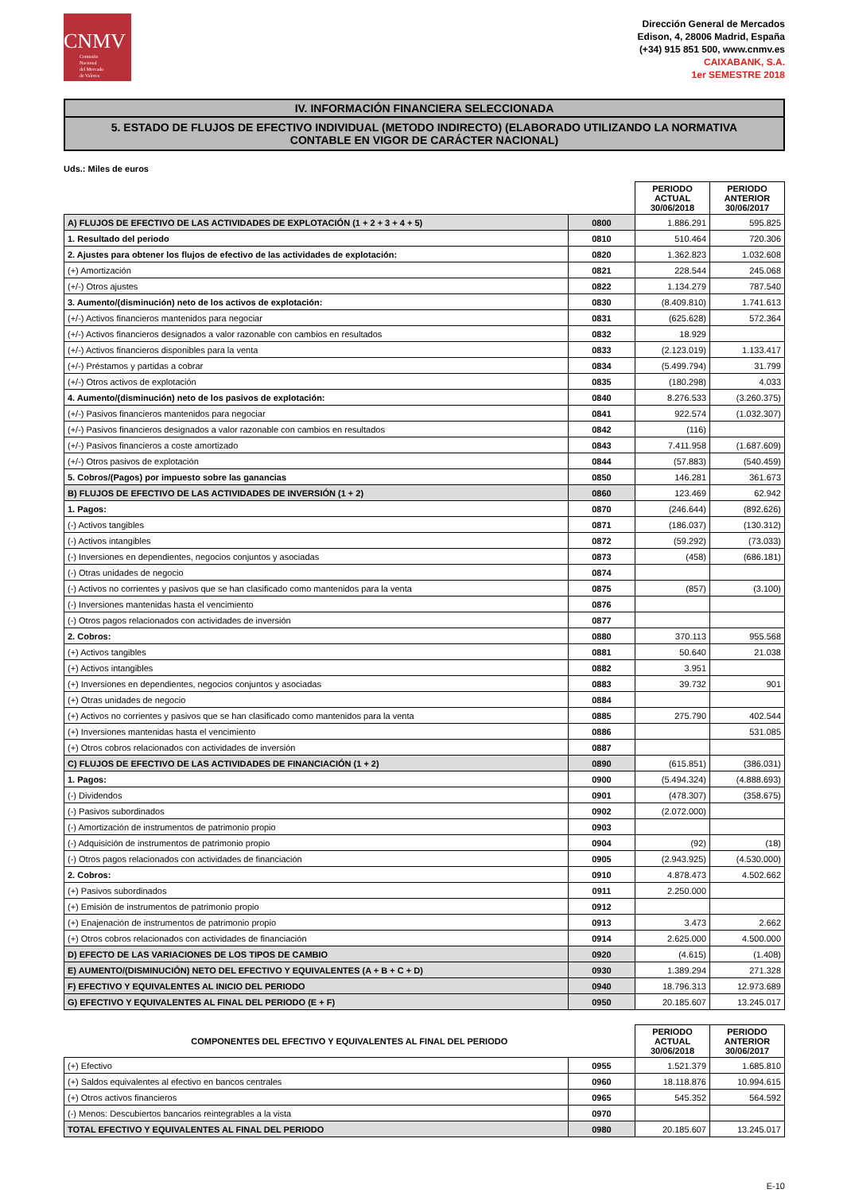CNMV
Comisión
Nacional
del Mercado
de Valores
Dirección General de Mercados
Edison, 4, 28006 Madrid, España
(+34) 915 851 500, www.cnmv.es
CAIXABANK, S.A.
1er SEMESTRE 2018
IV. INFORMACIÓN FINANCIERA SELECCIONADA
5. ESTADO DE FLUJOS DE EFECTIVO INDIVIDUAL (METODO INDIRECTO) (ELABORADO UTILIZANDO LA NORMATIVA CONTABLE EN VIGOR DE CARÁCTER NACIONAL)
Uds.: Miles de euros
| | | PERIODO ACTUAL 30/06/2018 | PERIODO ANTERIOR 30/06/2017 |
| A) FLUJOS DE EFECTIVO DE LAS ACTIVIDADES DE EXPLOTACIÓN (1 + 2 + 3 + 4 + 5) | 0800 | 1.886.291 | 595.825 |
| 1. Resultado del periodo | 0810 | 510.464 | 720.306 |
| 2. Ajustes para obtener los flujos de efectivo de las actividades de explotación: | 0820 | 1.362.823 | 1.032.608 |
| (+) Amortización | 0821 | 228.544 | 245.068 |
| (+/-) Otros ajustes | 0822 | 1.134.279 | 787.540 |
| 3. Aumento/(disminución) neto de los activos de explotación: | 0830 | (8.409.810) | 1.741.613 |
| (+/-) Activos financieros mantenidos para negociar | 0831 | (625.628) | 572.364 |
| (+/-) Activos financieros designados a valor razonable con cambios en resultados | 0832 | 18.929 | |
| (+/-) Activos financieros disponibles para la venta | 0833 | (2.123.019) | 1.133.417 |
| (+/-) Préstamos y partidas a cobrar | 0834 | (5.499.794) | 31.799 |
| (+/-) Otros activos de explotación | 0835 | (180.298) | 4.033 |
| 4. Aumento/(disminución) neto de los pasivos de explotación: | 0840 | 8.276.533 | (3.260.375) |
| (+/-) Pasivos financieros mantenidos para negociar | 0841 | 922.574 | (1.032.307) |
| (+/-) Pasivos financieros designados a valor razonable con cambios en resultados | 0842 | (116) | |
| (+/-) Pasivos financieros a coste amortizado | 0843 | 7.411.958 | (1.687.609) |
| (+/-) Otros pasivos de explotación | 0844 | (57.883) | (540.459) |
| 5. Cobros/(Pagos) por impuesto sobre las ganancias | 0850 | 146.281 | 361.673 |
| B) FLUJOS DE EFECTIVO DE LAS ACTIVIDADES DE INVERSIÓN (1 + 2) | 0860 | 123.469 | 62.942 |
| 1. Pagos: | 0870 | (246.644) | (892.626) |
| (-) Activos tangibles | 0871 | (186.037) | (130.312) |
| (-) Activos intangibles | 0872 | (59.292) | (73.033) |
| (-) Inversiones en dependientes, negocios conjuntos y asociadas | 0873 | (458) | (686.181) |
| (-) Otras unidades de negocio | 0874 | | |
| (-) Activos no corrientes y pasivos que se han clasificado como mantenidos para la venta | 0875 | (857) | (3.100) |
| (-) Inversiones mantenidas hasta el vencimiento | 0876 | | |
| (-) Otros pagos relacionados con actividades de inversión | 0877 | | |
| 2. Cobros: | 0880 | 370.113 | 955.568 |
| (+) Activos tangibles | 0881 | 50.640 | 21.038 |
| (+) Activos intangibles | 0882 | 3.951 | |
| (+) Inversiones en dependientes, negocios conjuntos y asociadas | 0883 | 39.732 | 901 |
| (+) Otras unidades de negocio | 0884 | | |
| (+) Activos no corrientes y pasivos que se han clasificado como mantenidos para la venta | 0885 | 275.790 | 402.544 |
| (+) Inversiones mantenidas hasta el vencimiento | 0886 | | 531.085 |
| (+) Otros cobros relacionados con actividades de inversión | 0887 | | |
| C) FLUJOS DE EFECTIVO DE LAS ACTIVIDADES DE FINANCIACIÓN (1 + 2) | 0890 | (615.851) | (386.031) |
| 1. Pagos: | 0900 | (5.494.324) | (4.888.693) |
| (-) Dividendos | 0901 | (478.307) | (358.675) |
| (-) Pasivos subordinados | 0902 | (2.072.000) | |
| (-) Amortización de instrumentos de patrimonio propio | 0903 | | |
| (-) Adquisición de instrumentos de patrimonio propio | 0904 | (92) | (18) |
| (-) Otros pagos relacionados con actividades de financiación | 0905 | (2.943.925) | (4.530.000) |
| 2. Cobros: | 0910 | 4.878.473 | 4.502.662 |
| (+) Pasivos subordinados | 0911 | 2.250.000 | |
| (+) Emisión de instrumentos de patrimonio propio | 0912 | | |
| (+) Enajenación de instrumentos de patrimonio propio | 0913 | 3.473 | 2.662 |
| (+) Otros cobros relacionados con actividades de financiación | 0914 | 2.625.000 | 4.500.000 |
| D) EFECTO DE LAS VARIACIONES DE LOS TIPOS DE CAMBIO | 0920 | (4.615) | (1.408) |
| E) AUMENTO/(DISMINUCIÓN) NETO DEL EFECTIVO Y EQUIVALENTES (A + B + C + D) | 0930 | 1.389.294 | 271.328 |
| F) EFECTIVO Y EQUIVALENTES AL INICIO DEL PERIODO | 0940 | 18.796.313 | 12.973.689 |
| G) EFECTIVO Y EQUIVALENTES AL FINAL DEL PERIODO (E + F) | 0950 | 20.185.607 | 13.245.017 |
| COMPONENTES DEL EFECTIVO Y EQUIVALENTES AL FINAL DEL PERIODO | | PERIODO ACTUAL 30/06/2018 | PERIODO ANTERIOR 30/06/2017 |
| --- | --- | --- | --- |
| (+) Efectivo | 0955 | 1.521.379 | 1.685.810 |
| (+) Saldos equivalentes al efectivo en bancos centrales | 0960 | 18.118.876 | 10.994.615 |
| (+) Otros activos financieros | 0965 | 545.352 | 564.592 |
| (-) Menos: Descubiertos bancarios reintegrables a la vista | 0970 | | |
| TOTAL EFECTIVO Y EQUIVALENTES AL FINAL DEL PERIODO | 0980 | 20.185.607 | 13.245.017 |
E-10